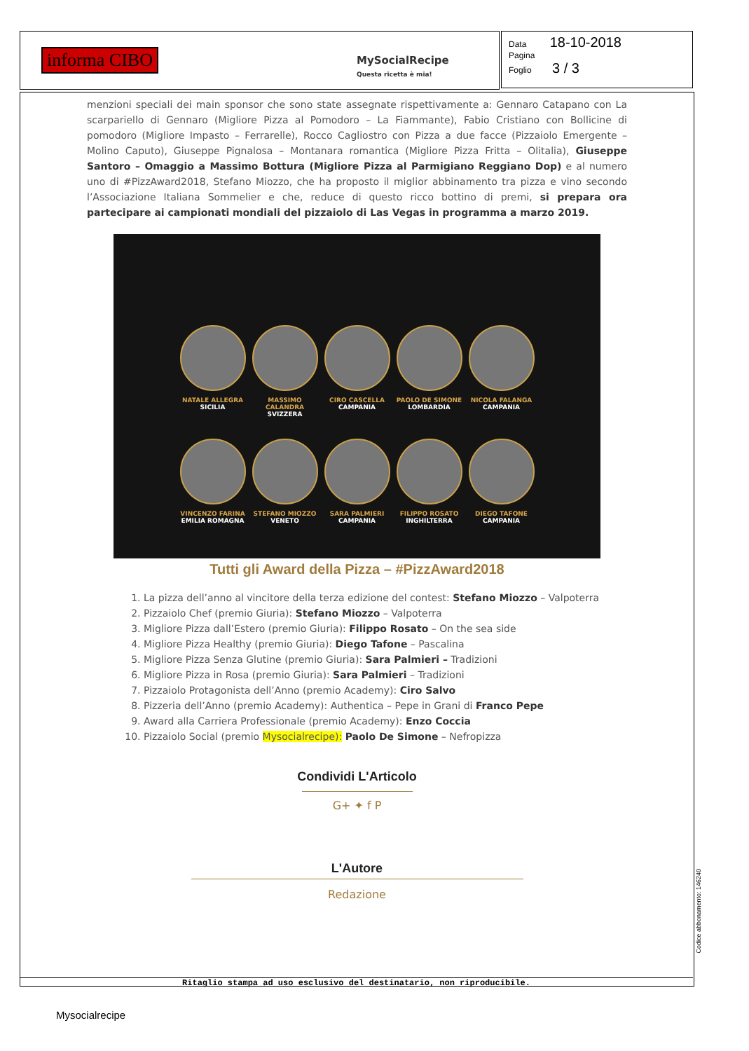informa CIBO
MySocialRecipe
Questa ricetta è mia!
Data 18-10-2018
Pagina
Foglio 3 / 3
menzioni speciali dei main sponsor che sono state assegnate rispettivamente a: Gennaro Catapano con La scarpariello di Gennaro (Migliore Pizza al Pomodoro – La Fiammante), Fabio Cristiano con Bollicine di pomodoro (Migliore Impasto – Ferrarelle), Rocco Cagliostro con Pizza a due facce (Pizzaiolo Emergente – Molino Caputo), Giuseppe Pignalosa – Montanara romantica (Migliore Pizza Fritta – Olitalia), Giuseppe Santoro – Omaggio a Massimo Bottura (Migliore Pizza al Parmigiano Reggiano Dop) e al numero uno di #PizzAward2018, Stefano Miozzo, che ha proposto il miglior abbinamento tra pizza e vino secondo l’Associazione Italiana Sommelier e che, reduce di questo ricco bottino di premi, si prepara ora partecipare ai campionati mondiali del pizzaiolo di Las Vegas in programma a marzo 2019.
NATALE ALLEGRA
SICILIA
MASSIMO CALANDRA
SVIZZERA
CIRO CASCELLA
CAMPANIA
PAOLO DE SIMONE
LOMBARDIA
NICOLA FALANGA
CAMPANIA
VINCENZO FARINA
EMILIA ROMAGNA
STEFANO MIOZZO
VENETO
SARA PALMIERI
CAMPANIA
FILIPPO ROSATO
INGHILTERRA
DIEGO TAFONE
CAMPANIA
Tutti gli Award della Pizza – #PizzAward2018
1. La pizza dell’anno al vincitore della terza edizione del contest: Stefano Miozzo – Valpoterra
2. Pizzaiolo Chef (premio Giuria): Stefano Miozzo – Valpoterra
3. Migliore Pizza dall’Estero (premio Giuria): Filippo Rosato – On the sea side
4. Migliore Pizza Healthy (premio Giuria): Diego Tafone – Pascalina
5. Migliore Pizza Senza Glutine (premio Giuria): Sara Palmieri – Tradizioni
6. Migliore Pizza in Rosa (premio Giuria): Sara Palmieri – Tradizioni
7. Pizzaiolo Protagonista dell’Anno (premio Academy): Ciro Salvo
8. Pizzeria dell’Anno (premio Academy): Authentica – Pepe in Grani di Franco Pepe
9. Award alla Carriera Professionale (premio Academy): Enzo Coccia
10. Pizzaiolo Social (premio Mysocialrecipe): Paolo De Simone – Nefropizza
Condividi L'Articolo
G+ ✦ f P
L'Autore
Redazione
Ritaglio stampa ad uso esclusivo del destinatario, non riproducibile.
Mysocialrecipe
Codice abbonamento: 146240